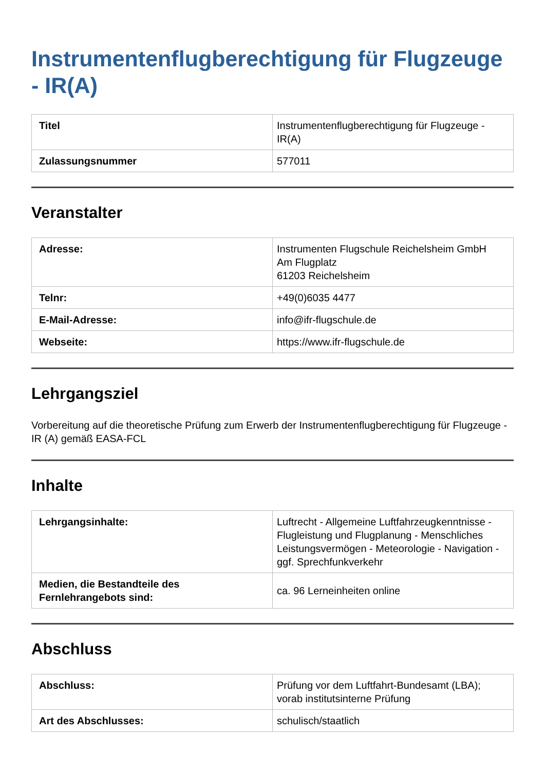Instrumentenflugberechtigung für Flugzeuge - IR(A)
| Titel | Instrumentenflugberechtigung für Flugzeuge - IR(A) |
| Zulassungsnummer | 577011 |
Veranstalter
| Adresse: | Instrumenten Flugschule Reichelsheim GmbH Am Flugplatz 61203 Reichelsheim |
| Telnr: | +49(0)6035 4477 |
| E-Mail-Adresse: | info@ifr-flugschule.de |
| Webseite: | https://www.ifr-flugschule.de |
Lehrgangsziel
Vorbereitung auf die theoretische Prüfung zum Erwerb der Instrumentenflugberechtigung für Flugzeuge - IR (A) gemäß EASA-FCL
Inhalte
| Lehrgangsinhalte: | Luftrecht - Allgemeine Luftfahrzeugkenntnisse - Flugleistung und Flugplanung - Menschliches Leistungsvermögen - Meteorologie - Navigation - ggf. Sprechfunkverkehr |
| Medien, die Bestandteile des Fernlehrangebots sind: | ca. 96 Lerneinheiten online |
Abschluss
| Abschluss: | Prüfung vor dem Luftfahrt-Bundesamt (LBA); vorab institutsinterne Prüfung |
| Art des Abschlusses: | schulisch/staatlich |